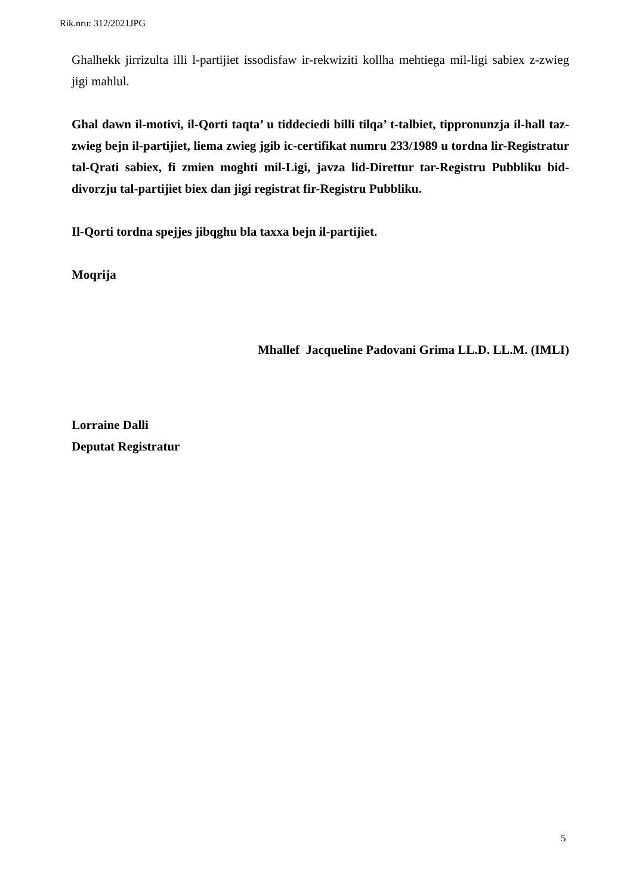Rik.nru: 312/2021JPG
Ghalhekk jirrizulta illi l-partijiet issodisfaw ir-rekwiziti kollha mehtiega mil-ligi sabiex z-zwieg jigi mahlul.
Ghal dawn il-motivi, il-Qorti taqta’ u tiddeciedi billi tilqa’ t-talbiet, tippronunzja il-hall taz-zwieg bejn il-partijiet, liema zwieg jgib ic-certifikat numru 233/1989 u tordna lir-Registratur tal-Qrati sabiex, fi zmien moghti mil-Ligi, javza lid-Direttur tar-Registru Pubbliku bid-divorzju tal-partijiet biex dan jigi registrat fir-Registru Pubbliku.
Il-Qorti tordna spejjes jibqghu bla taxxa bejn il-partijiet.
Moqrija
Mhallef Jacqueline Padovani Grima LL.D. LL.M. (IMLI)
Lorraine Dalli
Deputat Registratur
5